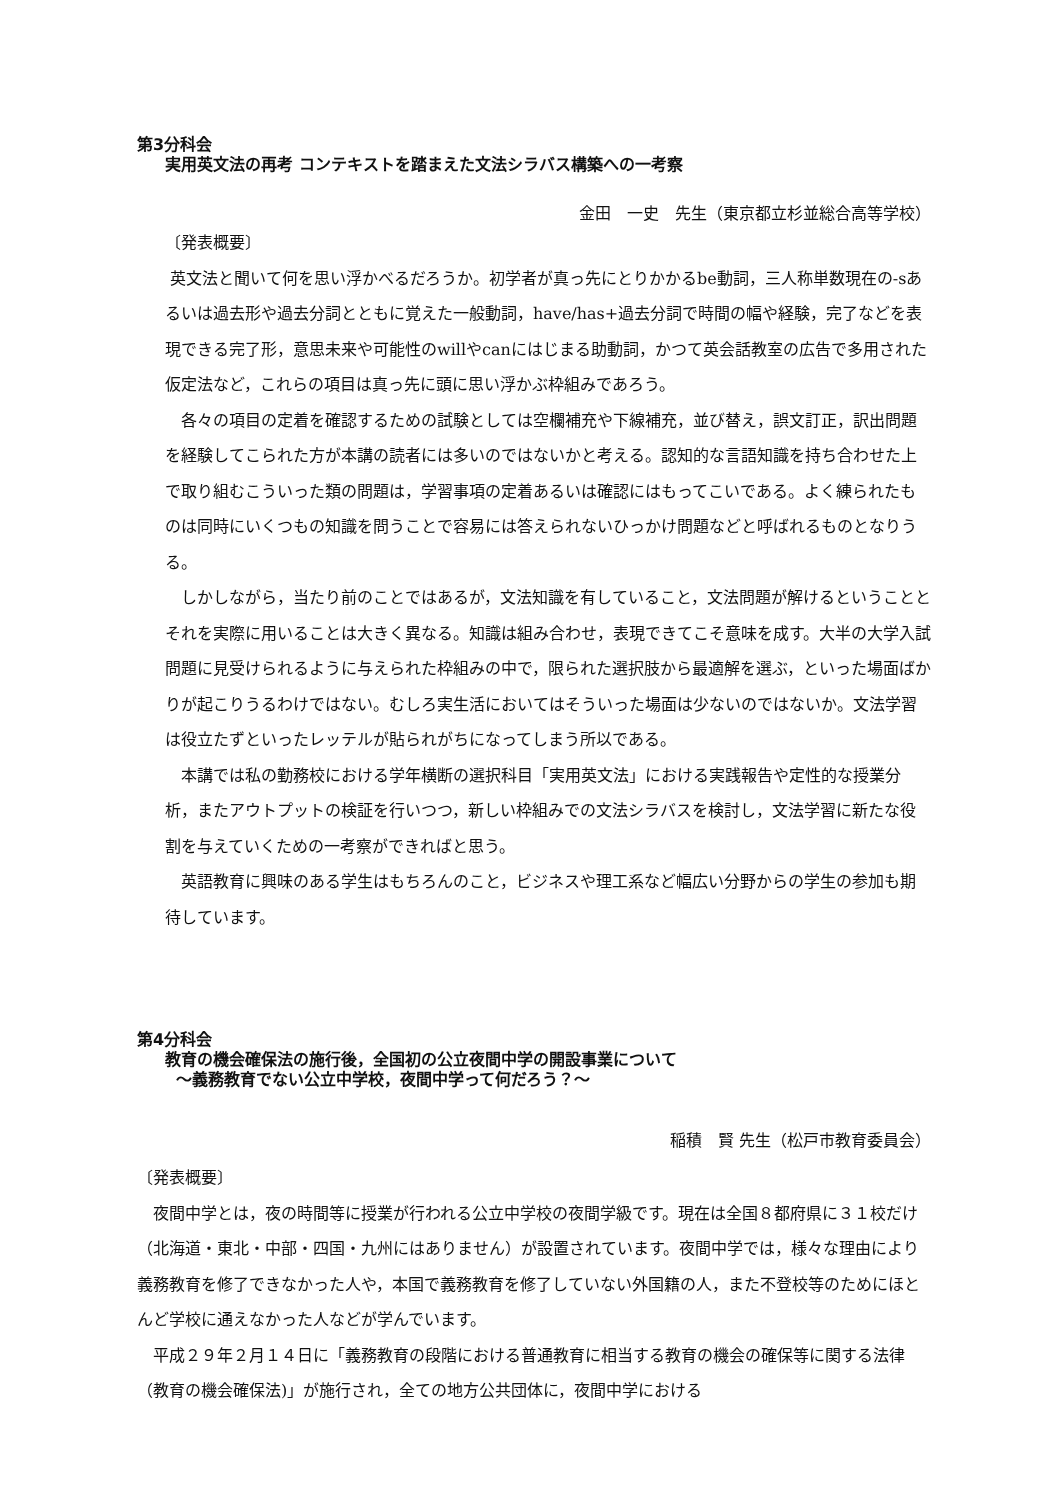第3分科会
実用英文法の再考 コンテキストを踏まえた文法シラバス構築への一考察
金田　一史　先生（東京都立杉並総合高等学校）
〔発表概要〕
英文法と聞いて何を思い浮かべるだろうか。初学者が真っ先にとりかかるbe動詞，三人称単数現在の-sあるいは過去形や過去分詞とともに覚えた一般動詞，have/has+過去分詞で時間の幅や経験，完了などを表現できる完了形，意思未来や可能性のwillやcanにはじまる助動詞，かつて英会話教室の広告で多用された仮定法など，これらの項目は真っ先に頭に思い浮かぶ枠組みであろう。
　各々の項目の定着を確認するための試験としては空欄補充や下線補充，並び替え，誤文訂正，訳出問題を経験してこられた方が本講の読者には多いのではないかと考える。認知的な言語知識を持ち合わせた上で取り組むこういった類の問題は，学習事項の定着あるいは確認にはもってこいである。よく練られたものは同時にいくつもの知識を問うことで容易には答えられないひっかけ問題などと呼ばれるものとなりうる。
　しかしながら，当たり前のことではあるが，文法知識を有していること，文法問題が解けるということとそれを実際に用いることは大きく異なる。知識は組み合わせ，表現できてこそ意味を成す。大半の大学入試問題に見受けられるように与えられた枠組みの中で，限られた選択肢から最適解を選ぶ，といった場面ばかりが起こりうるわけではない。むしろ実生活においてはそういった場面は少ないのではないか。文法学習は役立たずといったレッテルが貼られがちになってしまう所以である。
　本講では私の勤務校における学年横断の選択科目「実用英文法」における実践報告や定性的な授業分析，またアウトプットの検証を行いつつ，新しい枠組みでの文法シラバスを検討し，文法学習に新たな役割を与えていくための一考察ができればと思う。
　英語教育に興味のある学生はもちろんのこと，ビジネスや理工系など幅広い分野からの学生の参加も期待しています。
第4分科会
教育の機会確保法の施行後，全国初の公立夜間中学の開設事業について
～義務教育でない公立中学校，夜間中学って何だろう？～
稲積　賢 先生（松戸市教育委員会）
〔発表概要〕
　夜間中学とは，夜の時間等に授業が行われる公立中学校の夜間学級です。現在は全国８都府県に３１校だけ（北海道・東北・中部・四国・九州にはありません）が設置されています。夜間中学では，様々な理由により義務教育を修了できなかった人や，本国で義務教育を修了していない外国籍の人，また不登校等のためにほとんど学校に通えなかった人などが学んでいます。
　平成２９年２月１４日に「義務教育の段階における普通教育に相当する教育の機会の確保等に関する法律（教育の機会確保法)」が施行され，全ての地方公共団体に，夜間中学における